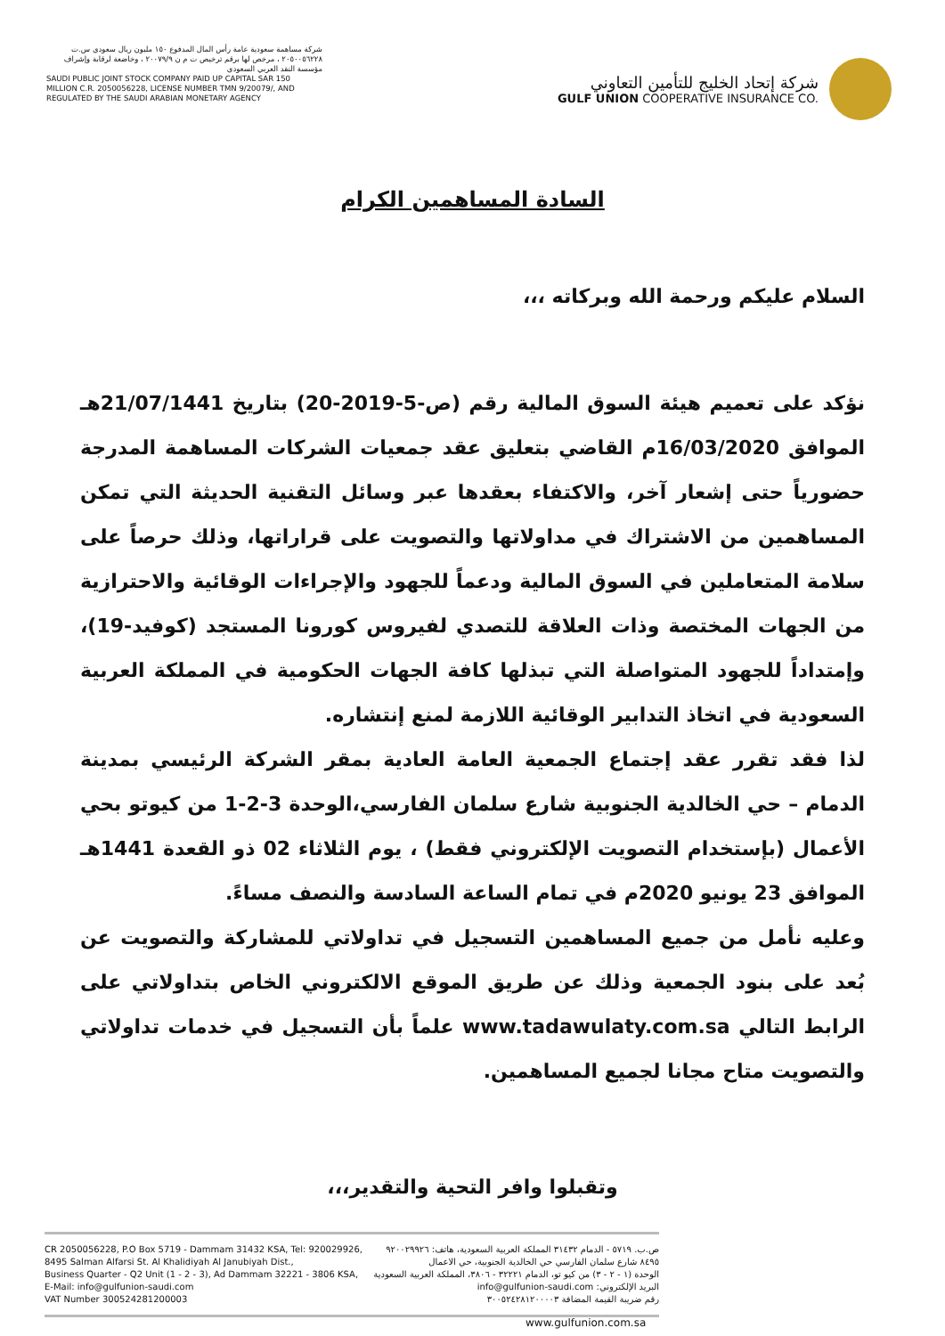شركة مساهمة سعودية عامة رأس المال المدفوع ١٥٠ مليون ريال سعودي س.ت ٢٠٥٠٠٥٦٢٢٨ ، مرخص لها برقم ترخيص ت م ن ٢٠٠٧٩/٩ ، وخاضعة لرقابة وإشراف مؤسسة النقد العربي السعودي
SAUDI PUBLIC JOINT STOCK COMPANY PAID UP CAPITAL SAR 150 MILLION C.R. 2050056228, LICENSE NUMBER TMN 9/20079/, AND REGULATED BY THE SAUDI ARABIAN MONETARY AGENCY
شركة إتحاد الخليج للتأمين التعاوني
GULF UNION COOPERATIVE INSURANCE CO.
السادة المساهمين الكرام
السلام عليكم ورحمة الله وبركاته ،،،
نؤكد على تعميم هيئة السوق المالية رقم (ص-5-2019-20) بتاريخ 21/07/1441هـ الموافق 16/03/2020م القاضي بتعليق عقد جمعيات الشركات المساهمة المدرجة حضورياً حتى إشعار آخر، والاكتفاء بعقدها عبر وسائل التقنية الحديثة التي تمكن المساهمين من الاشتراك في مداولاتها والتصويت على قراراتها، وذلك حرصاً على سلامة المتعاملين في السوق المالية ودعماً للجهود والإجراءات الوقائية والاحترازية من الجهات المختصة وذات العلاقة للتصدي لفيروس كورونا المستجد (كوفيد-19)، وإمتداداً للجهود المتواصلة التي تبذلها كافة الجهات الحكومية في المملكة العربية السعودية في اتخاذ التدابير الوقائية اللازمة لمنع إنتشاره.
لذا فقد تقرر عقد إجتماع الجمعية العامة العادية بمقر الشركة الرئيسي بمدينة الدمام – حي الخالدية الجنوبية شارع سلمان الفارسي،الوحدة 3-2-1 من كيوتو بحي الأعمال (بإستخدام التصويت الإلكتروني فقط) ، يوم الثلاثاء 02 ذو القعدة 1441هـ الموافق 23 يونيو 2020م في تمام الساعة السادسة والنصف مساءً.
وعليه نأمل من جميع المساهمين التسجيل في تداولاتي للمشاركة والتصويت عن بُعد على بنود الجمعية وذلك عن طريق الموقع الالكتروني الخاص بتداولاتي على الرابط التالي www.tadawulaty.com.sa علماً بأن التسجيل في خدمات تداولاتي والتصويت متاح مجانا لجميع المساهمين.
وتقبلوا وافر التحية والتقدير،،،
CR 2050056228, P.O Box 5719 - Dammam 31432 KSA, Tel: 920029926,
8495 Salman Alfarsi St. Al Khalidiyah Al Janubiyah Dist.,
Business Quarter - Q2 Unit (1 - 2 - 3), Ad Dammam 32221 - 3806 KSA,
E-Mail: info@gulfunion-saudi.com
VAT Number 300524281200003
ص.ب. ٥٧١٩ - الدمام ٣١٤٣٢ المملكة العربية السعودية، هاتف: ٩٢٠٠٢٩٩٢٦
٨٤٩٥ شارع سلمان الفارسي حي الخالدية الجنوبية، حي الاعمال
الوحدة (١ - ٢ - ٣) من كيو تو، الدمام ٣٢٢٢١ - ٣٨٠٦، المملكة العربية السعودية
البريد الإلكتروني: info@gulfunion-saudi.com
رقم ضريبة القيمة المضافة ٣٠٠٥٢٤٢٨١٢٠٠٠٠٣
www.gulfunion.com.sa